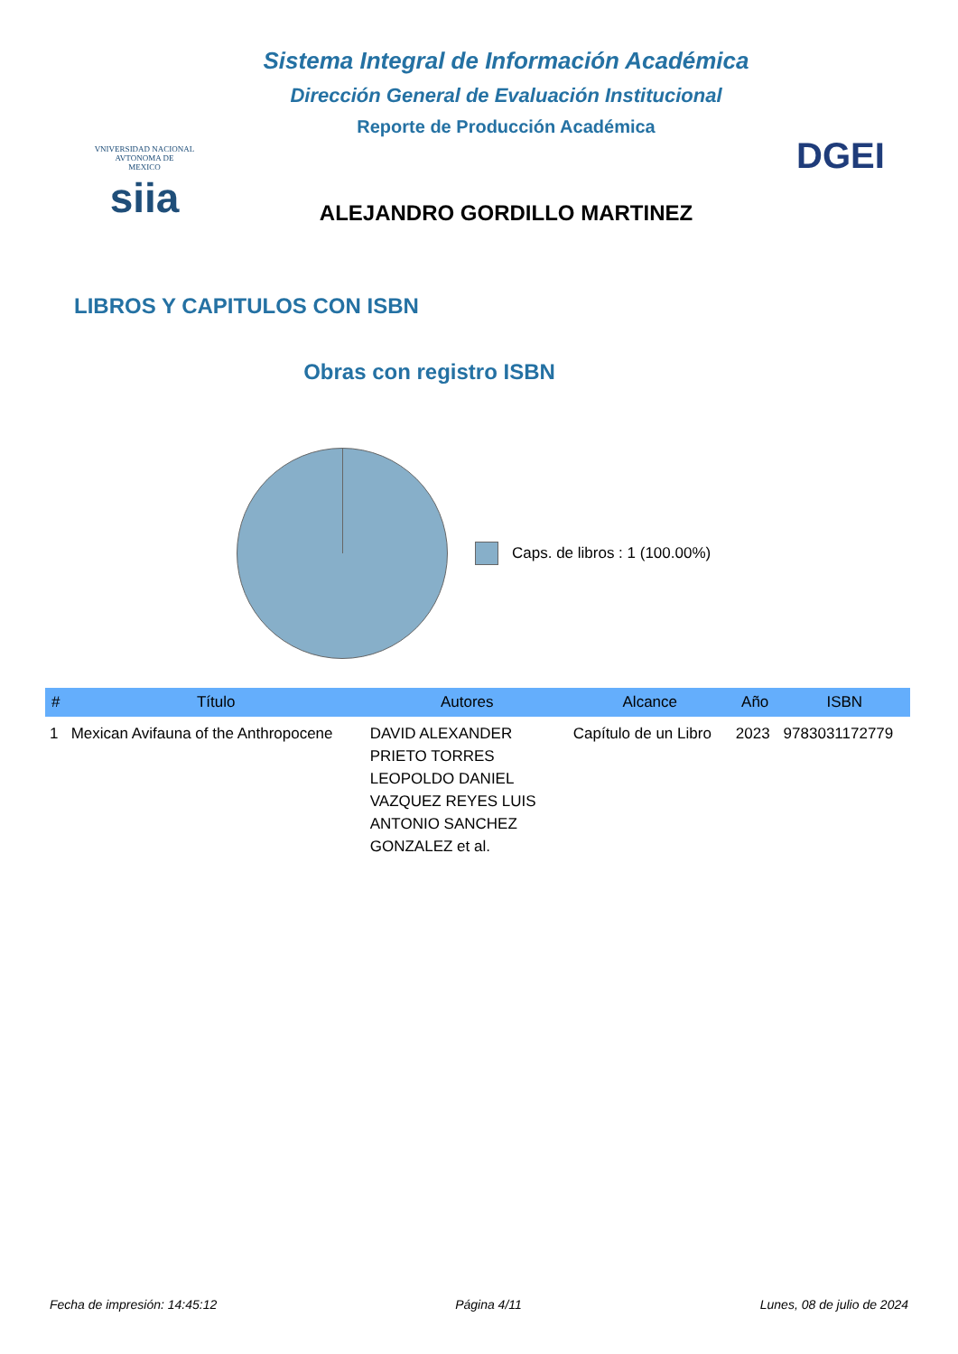VNIVERSIDAD NACIONAL
AVTONOMA DE
MEXICO
siia
Sistema Integral de Información Académica
Dirección General de Evaluación Institucional
Reporte de Producción Académica
ALEJANDRO GORDILLO MARTINEZ
DGEI
LIBROS Y CAPITULOS CON ISBN
Obras con registro ISBN
Caps. de libros : 1 (100.00%)
| # | Título | Autores | Alcance | Año | ISBN |
| --- | --- | --- | --- | --- | --- |
| 1 | Mexican Avifauna of the Anthropocene | DAVID ALEXANDER PRIETO TORRES LEOPOLDO DANIEL VAZQUEZ REYES LUIS ANTONIO SANCHEZ GONZALEZ et al. | Capítulo de un Libro | 2023 | 9783031172779 |
Fecha de impresión: 14:45:12 Página 4/11 Lunes, 08 de julio de 2024